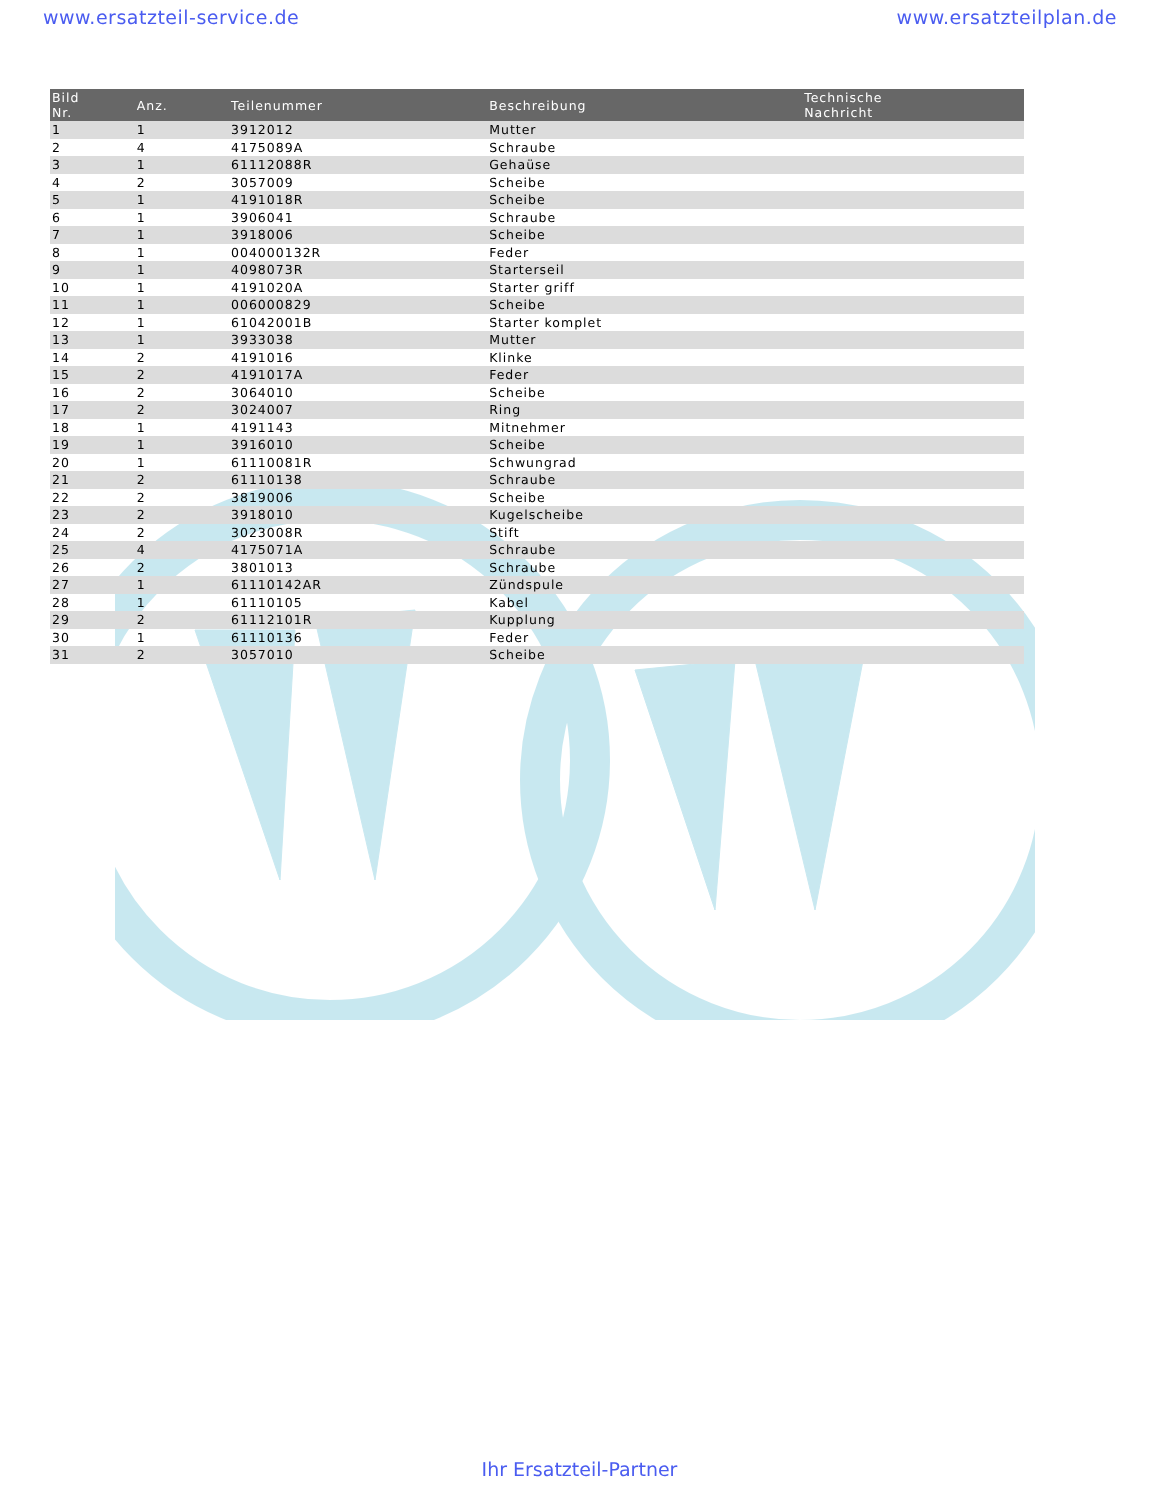www.ersatzteil-service.de www.ersatzteilplan.de
| Bild Nr. | Anz. | Teilenummer | Beschreibung | Technische Nachricht |
| --- | --- | --- | --- | --- |
| 1 | 1 | 3912012 | Mutter | |
| 2 | 4 | 4175089A | Schraube | |
| 3 | 1 | 61112088R | Gehaüse | |
| 4 | 2 | 3057009 | Scheibe | |
| 5 | 1 | 4191018R | Scheibe | |
| 6 | 1 | 3906041 | Schraube | |
| 7 | 1 | 3918006 | Scheibe | |
| 8 | 1 | 004000132R | Feder | |
| 9 | 1 | 4098073R | Starterseil | |
| 10 | 1 | 4191020A | Starter griff | |
| 11 | 1 | 006000829 | Scheibe | |
| 12 | 1 | 61042001B | Starter komplet | |
| 13 | 1 | 3933038 | Mutter | |
| 14 | 2 | 4191016 | Klinke | |
| 15 | 2 | 4191017A | Feder | |
| 16 | 2 | 3064010 | Scheibe | |
| 17 | 2 | 3024007 | Ring | |
| 18 | 1 | 4191143 | Mitnehmer | |
| 19 | 1 | 3916010 | Scheibe | |
| 20 | 1 | 61110081R | Schwungrad | |
| 21 | 2 | 61110138 | Schraube | |
| 22 | 2 | 3819006 | Scheibe | |
| 23 | 2 | 3918010 | Kugelscheibe | |
| 24 | 2 | 3023008R | Stift | |
| 25 | 4 | 4175071A | Schraube | |
| 26 | 2 | 3801013 | Schraube | |
| 27 | 1 | 61110142AR | Zündspule | |
| 28 | 1 | 61110105 | Kabel | |
| 29 | 2 | 61112101R | Kupplung | |
| 30 | 1 | 61110136 | Feder | |
| 31 | 2 | 3057010 | Scheibe | |
Ihr Ersatzteil-Partner